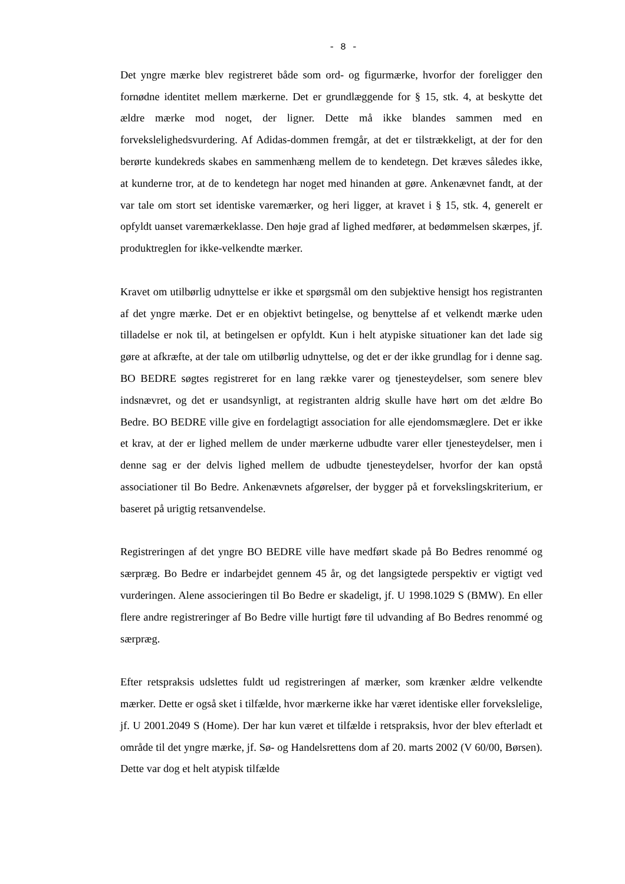- 8 -
Det yngre mærke blev registreret både som ord- og figurmærke, hvorfor der foreligger den fornødne identitet mellem mærkerne. Det er grundlæggende for § 15, stk. 4, at beskytte det ældre mærke mod noget, der ligner. Dette må ikke blandes sammen med en forvekslelighedsvurdering. Af Adidas-dommen fremgår, at det er tilstrækkeligt, at der for den berørte kundekreds skabes en sammenhæng mellem de to kendetegn. Det kræves således ikke, at kunderne tror, at de to kendetegn har noget med hinanden at gøre. Ankenævnet fandt, at der var tale om stort set identiske varemærker, og heri ligger, at kravet i § 15, stk. 4, generelt er opfyldt uanset varemærkeklasse. Den høje grad af lighed medfører, at bedømmelsen skærpes, jf. produktreglen for ikke-velkendte mærker.
Kravet om utilbørlig udnyttelse er ikke et spørgsmål om den subjektive hensigt hos registranten af det yngre mærke. Det er en objektivt betingelse, og benyttelse af et velkendt mærke uden tilladelse er nok til, at betingelsen er opfyldt. Kun i helt atypiske situationer kan det lade sig gøre at afkræfte, at der tale om utilbørlig udnyttelse, og det er der ikke grundlag for i denne sag. BO BEDRE søgtes registreret for en lang række varer og tjenesteydelser, som senere blev indsnævret, og det er usandsynligt, at registranten aldrig skulle have hørt om det ældre Bo Bedre. BO BEDRE ville give en fordelagtigt association for alle ejendomsmæglere. Det er ikke et krav, at der er lighed mellem de under mærkerne udbudte varer eller tjenesteydelser, men i denne sag er der delvis lighed mellem de udbudte tjenesteydelser, hvorfor der kan opstå associationer til Bo Bedre. Ankenævnets afgørelser, der bygger på et forvekslingskriterium, er baseret på urigtig retsanvendelse.
Registreringen af det yngre BO BEDRE ville have medført skade på Bo Bedres renommé og særpræg. Bo Bedre er indarbejdet gennem 45 år, og det langsigtede perspektiv er vigtigt ved vurderingen. Alene associeringen til Bo Bedre er skadeligt, jf. U 1998.1029 S (BMW). En eller flere andre registreringer af Bo Bedre ville hurtigt føre til udvanding af Bo Bedres renommé og særpræg.
Efter retspraksis udslettes fuldt ud registreringen af mærker, som krænker ældre velkendte mærker. Dette er også sket i tilfælde, hvor mærkerne ikke har været identiske eller forvekslelige, jf. U 2001.2049 S (Home). Der har kun været et tilfælde i retspraksis, hvor der blev efterladt et område til det yngre mærke, jf. Sø- og Handelsrettens dom af 20. marts 2002 (V 60/00, Børsen). Dette var dog et helt atypisk tilfælde